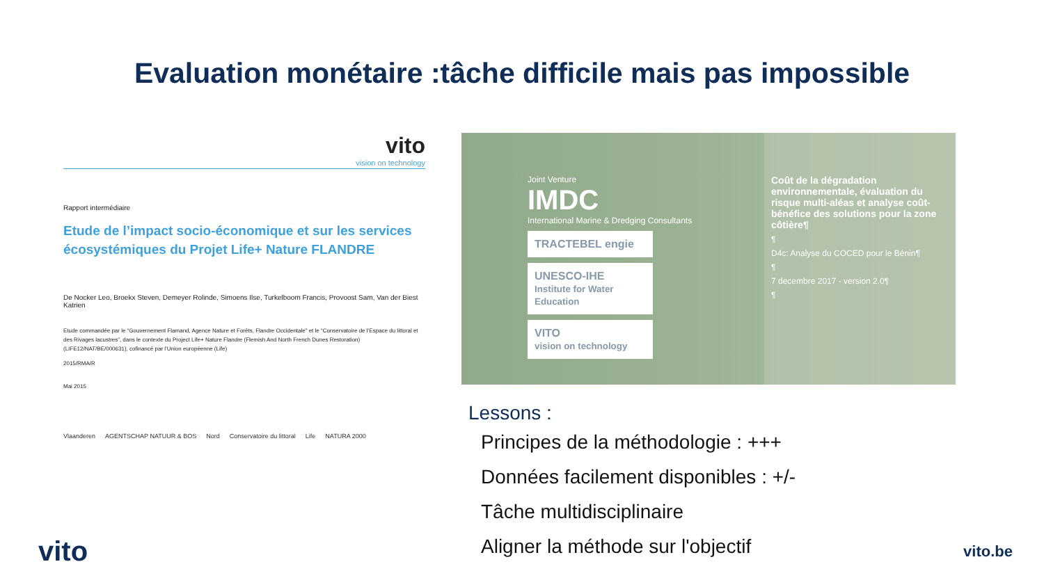Evaluation monétaire :tâche difficile mais pas impossible
vito
vision on technology
Rapport intermédiaire
Etude de l’impact socio-économique et sur les services écosystémiques du Projet Life+ Nature FLANDRE
De Nocker Leo, Broekx Steven, Demeyer Rolinde, Simoens Ilse, Turkelboom Francis, Provoost Sam, Van der Biest Katrien
Etude commandée par le “Gouvernement Flamand, Agence Nature et Forêts, Flandre Occidentale” et le “Conservatoire de l’Espace du littoral et des Rivages lacustres”, dans le contexte du Project Life+ Nature Flandre (Flemish And North French Dunes Restoration) (LIFE12/NAT/BE/000631), cofinancé par l’Union européenne (Life)
2015/RMA/R
Mai 2015
Vlaanderen AGENTSCHAP NATUUR & BOS Nord Conservatoire du littoral Life NATURA 2000
Joint Venture
IMDC
International Marine & Dredging Consultants
TRACTEBEL engie
UNESCO-IHE
Institute for Water Education
VITO
vision on technology
Coût de la dégradation environnementale, évaluation du risque multi-aléas et analyse coût-bénéfice des solutions pour la zone côtière¶
¶
D4c: Analyse du COCED pour le Bénin¶
¶
7 decembre 2017 - version 2.0¶
¶
Lessons :
Principes de la méthodologie : +++
Données facilement disponibles : +/-
Tâche multidisciplinaire
Aligner la méthode sur l'objectif
vito vito.be